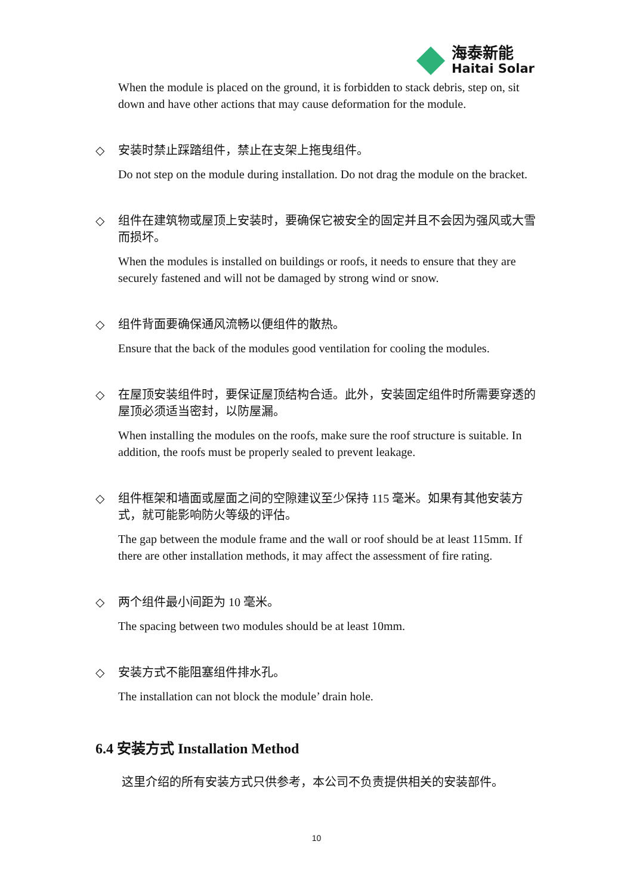海泰新能
Haitai Solar
When the module is placed on the ground, it is forbidden to stack debris, step on, sit down and have other actions that may cause deformation for the module.
◇ 安装时禁止踩踏组件，禁止在支架上拖曳组件。
Do not step on the module during installation. Do not drag the module on the bracket.
◇ 组件在建筑物或屋顶上安装时，要确保它被安全的固定并且不会因为强风或大雪而损坏。
When the modules is installed on buildings or roofs, it needs to ensure that they are securely fastened and will not be damaged by strong wind or snow.
◇ 组件背面要确保通风流畅以便组件的散热。
Ensure that the back of the modules good ventilation for cooling the modules.
◇ 在屋顶安装组件时，要保证屋顶结构合适。此外，安装固定组件时所需要穿透的屋顶必须适当密封，以防屋漏。
When installing the modules on the roofs, make sure the roof structure is suitable. In addition, the roofs must be properly sealed to prevent leakage.
◇ 组件框架和墙面或屋面之间的空隙建议至少保持 115 毫米。如果有其他安装方式，就可能影响防火等级的评估。
The gap between the module frame and the wall or roof should be at least 115mm. If there are other installation methods, it may affect the assessment of fire rating.
◇ 两个组件最小间距为 10 毫米。
The spacing between two modules should be at least 10mm.
◇ 安装方式不能阻塞组件排水孔。
The installation can not block the module’ drain hole.
6.4 安装方式 Installation Method
这里介绍的所有安装方式只供参考，本公司不负责提供相关的安装部件。
10